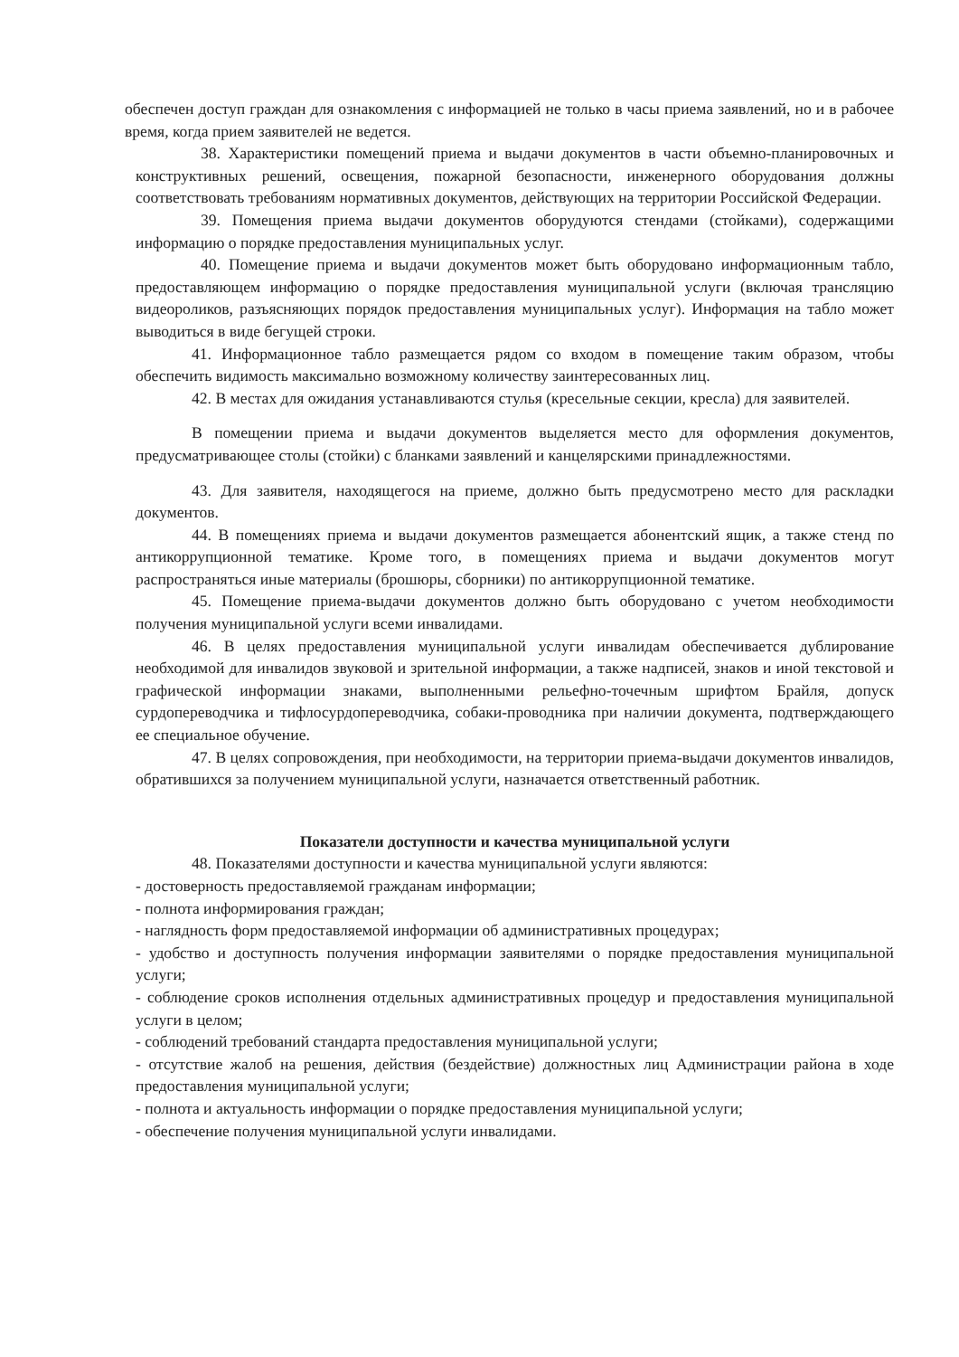обеспечен доступ граждан для ознакомления с информацией не только в часы приема заявлений, но и в рабочее время, когда прием заявителей не ведется.
38. Характеристики помещений приема и выдачи документов в части объемно-планировочных и конструктивных решений, освещения, пожарной безопасности, инженерного оборудования должны соответствовать требованиям нормативных документов, действующих на территории Российской Федерации.
39. Помещения приема выдачи документов оборудуются стендами (стойками), содержащими информацию о порядке предоставления муниципальных услуг.
40. Помещение приема и выдачи документов может быть оборудовано информационным табло, предоставляющем информацию о порядке предоставления муниципальной услуги (включая трансляцию видеороликов, разъясняющих порядок предоставления муниципальных услуг). Информация на табло может выводиться в виде бегущей строки.
41. Информационное табло размещается рядом со входом в помещение таким образом, чтобы обеспечить видимость максимально возможному количеству заинтересованных лиц.
42. В местах для ожидания устанавливаются стулья (кресельные секции, кресла) для заявителей.
В помещении приема и выдачи документов выделяется место для оформления документов, предусматривающее столы (стойки) с бланками заявлений и канцелярскими принадлежностями.
43. Для заявителя, находящегося на приеме, должно быть предусмотрено место для раскладки документов.
44. В помещениях приема и выдачи документов размещается абонентский ящик, а также стенд по антикоррупционной тематике. Кроме того, в помещениях приема и выдачи документов могут распространяться иные материалы (брошюры, сборники) по антикоррупционной тематике.
45. Помещение приема-выдачи документов должно быть оборудовано с учетом необходимости получения муниципальной услуги всеми инвалидами.
46. В целях предоставления муниципальной услуги инвалидам обеспечивается дублирование необходимой для инвалидов звуковой и зрительной информации, а также надписей, знаков и иной текстовой и графической информации знаками, выполненными рельефно-точечным шрифтом Брайля, допуск сурдопереводчика и тифлосурдопереводчика, собаки-проводника при наличии документа, подтверждающего ее специальное обучение.
47. В целях сопровождения, при необходимости, на территории приема-выдачи документов инвалидов, обратившихся за получением муниципальной услуги, назначается ответственный работник.
Показатели доступности и качества муниципальной услуги
48. Показателями доступности и качества муниципальной услуги являются:
- достоверность предоставляемой гражданам информации;
- полнота информирования граждан;
- наглядность форм предоставляемой информации об административных процедурах;
- удобство и доступность получения информации заявителями о порядке предоставления муниципальной услуги;
- соблюдение сроков исполнения отдельных административных процедур и предоставления муниципальной услуги в целом;
- соблюдений требований стандарта предоставления муниципальной услуги;
- отсутствие жалоб на решения, действия (бездействие) должностных лиц Администрации района в ходе предоставления муниципальной услуги;
- полнота и актуальность информации о порядке предоставления муниципальной услуги;
- обеспечение получения муниципальной услуги инвалидами.